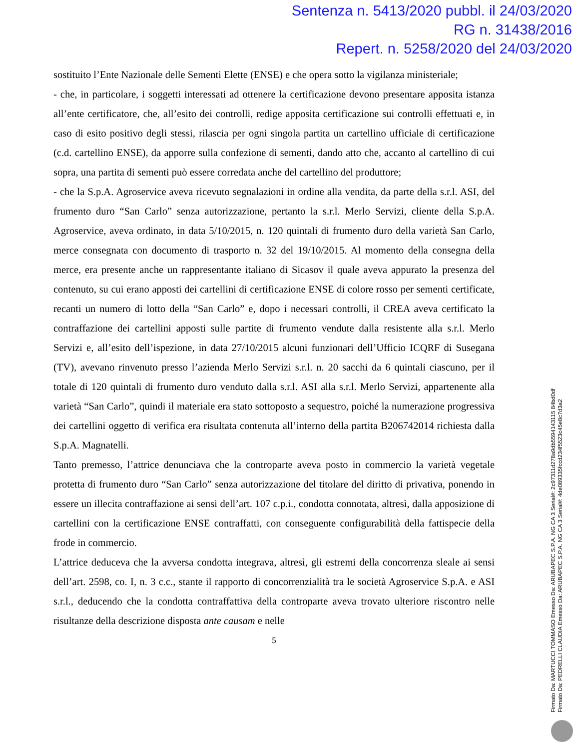Sentenza n. 5413/2020 pubbl. il 24/03/2020
RG n. 31438/2016
Repert. n. 5258/2020 del 24/03/2020
sostituito l’Ente Nazionale delle Sementi Elette (ENSE) e che opera sotto la vigilanza ministeriale;
- che, in particolare, i soggetti interessati ad ottenere la certificazione devono presentare apposita istanza all’ente certificatore, che, all’esito dei controlli, redige apposita certificazione sui controlli effettuati e, in caso di esito positivo degli stessi, rilascia per ogni singola partita un cartellino ufficiale di certificazione (c.d. cartellino ENSE), da apporre sulla confezione di sementi, dando atto che, accanto al cartellino di cui sopra, una partita di sementi può essere corredata anche del cartellino del produttore;
- che la S.p.A. Agroservice aveva ricevuto segnalazioni in ordine alla vendita, da parte della s.r.l. ASI, del frumento duro “San Carlo” senza autorizzazione, pertanto la s.r.l. Merlo Servizi, cliente della S.p.A. Agroservice, aveva ordinato, in data 5/10/2015, n. 120 quintali di frumento duro della varietà San Carlo, merce consegnata con documento di trasporto n. 32 del 19/10/2015. Al momento della consegna della merce, era presente anche un rappresentante italiano di Sicasov il quale aveva appurato la presenza del contenuto, su cui erano apposti dei cartellini di certificazione ENSE di colore rosso per sementi certificate, recanti un numero di lotto della “San Carlo” e, dopo i necessari controlli, il CREA aveva certificato la contraffazione dei cartellini apposti sulle partite di frumento vendute dalla resistente alla s.r.l. Merlo Servizi e, all’esito dell’ispezione, in data 27/10/2015 alcuni funzionari dell’Ufficio ICQRF di Susegana (TV), avevano rinvenuto presso l’azienda Merlo Servizi s.r.l. n. 20 sacchi da 6 quintali ciascuno, per il totale di 120 quintali di frumento duro venduto dalla s.r.l. ASI alla s.r.l. Merlo Servizi, appartenente alla varietà “San Carlo”, quindi il materiale era stato sottoposto a sequestro, poiché la numerazione progressiva dei cartellini oggetto di verifica era risultata contenuta all’interno della partita B206742014 richiesta dalla S.p.A. Magnatelli.
Tanto premesso, l’attrice denunciava che la controparte aveva posto in commercio la varietà vegetale protetta di frumento duro “San Carlo” senza autorizzazione del titolare del diritto di privativa, ponendo in essere un illecita contraffazione ai sensi dell’art. 107 c.p.i., condotta connotata, altresì, dalla apposizione di cartellini con la certificazione ENSE contraffatti, con conseguente configurabilità della fattispecie della frode in commercio.
L’attrice deduceva che la avversa condotta integrava, altresì, gli estremi della concorrenza sleale ai sensi dell’art. 2598, co. I, n. 3 c.c., stante il rapporto di concorrenzialità tra le società Agroservice S.p.A. e ASI s.r.l., deducendo che la condotta contraffattiva della controparte aveva trovato ulteriore riscontro nelle risultanze della descrizione disposta ante causam e nelle
5
Firmato Da: MARTUCCI TOMMASO Emesso Da: ARUBAPEC S.P.A. NG CA 3 Serial#: 2c97311d278a9db5594143115 84bd0df
Firmato Da: PEDRELLI CLAUDIA Emesso Da: ARUBAPEC S.P.A. NG CA 3 Serial#: 4de089335fccd234f5523c45e8c7d3a2